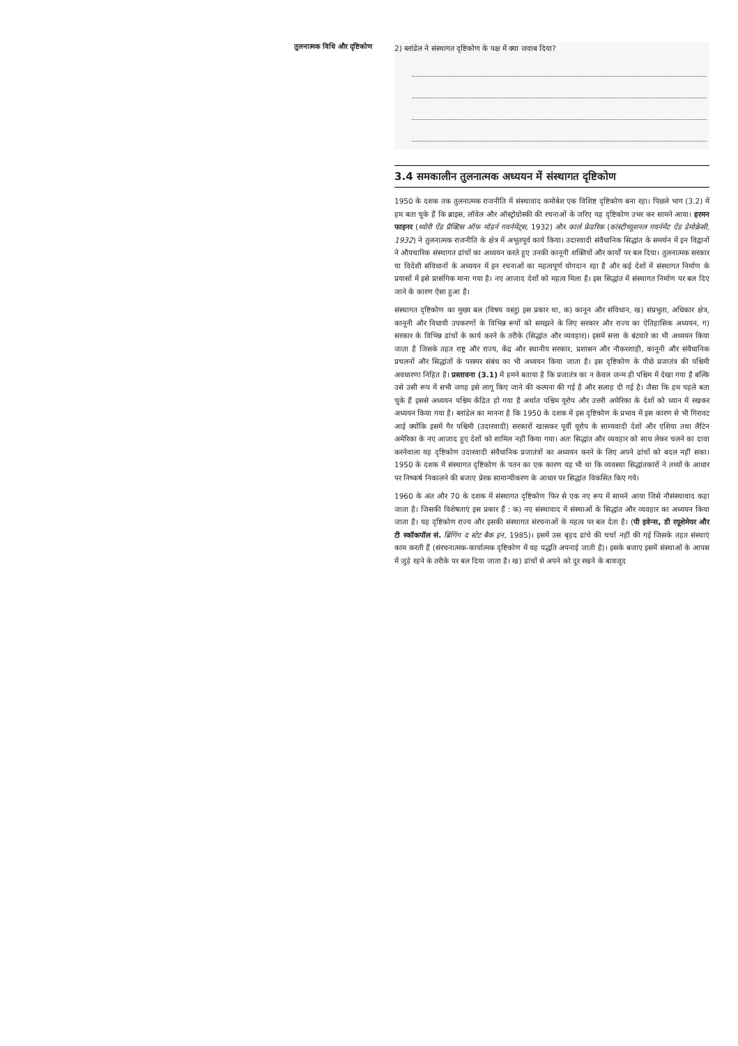तुलनात्मक विधि और दृष्टिकोण
2) ब्लांडेल ने संस्थागत दृष्टिकोण के पक्ष में क्या जवाब दिया?
3.4 समकालीन तुलनात्मक अध्ययन में संस्थागत दृष्टिकोण
1950 के दशक तक तुलनात्मक राजनीति में संस्थावाद कमोबेश एक विशिष्ट दृष्टिकोण बना रहा। पिछले भाग (3.2) में हम बता चुके हैं कि ब्राइस, लॉवेल और ऑस्ट्रोग्रोस्की की रचनाओं के जरिए यह दृष्टिकोण उभर कर सामने आया। हरमन फाइनर (थ्योरी ऐंड प्रैक्टिस ऑफ मॉडर्न गवर्नमेंट्स, 1932) और कार्ल फ्रेडरिक (कांस्टीच्यूशनल गवर्नमेंट ऐंड डेमोक्रेसी, 1932) ने तुलनात्मक राजनीति के क्षेत्र में अभूतपूर्व कार्य किया। उदारवादी संवैधानिक सिद्धांत के समर्थन में इन विद्वानों ने औपचारिक संस्थागत ढांचों का अध्ययन करते हुए उनकी कानूनी शक्तियों और कार्यों पर बल दिया। तुलनात्मक सरकार या विदेशी संविधानों के अध्ययन में इन रचनाओं का महत्वपूर्ण योगदान रहा है और कई देशों में संस्थागत निर्माण के प्रयासों में इसे प्रासंगिक माना गया है। नए आजाद देशों को महत्व मिला है। इस सिद्धांत में संस्थागत निर्माण पर बल दिए जाने के कारण ऐसा हुआ है।
संस्थागत दृष्टिकोण का मुख्य बल (विषय वस्तु) इस प्रकार था, क) कानून और संविधान, ख) संप्रभुता, अधिकार क्षेत्र, कानूनी और विधायी उपकरणों के विभिन्न रूपों को समझने के लिए सरकार और राज्य का ऐतिहासिक अध्ययन, ग) सरकार के विभिन्न ढांचों के कार्य करने के तरीके (सिद्धांत और व्यवहार)। इसमें सत्ता के बंटवारे का भी अध्ययन किया जाता है जिसके तहत राष्ट्र और राज्य, केंद्र और स्थानीय सरकार, प्रशासन और नौकरशाही, कानूनी और संवैधानिक प्रचलनों और सिद्धांतों के परस्पर संबंध का भी अध्ययन किया जाता है। इस दृष्टिकोण के पीछे प्रजातंत्र की पश्चिमी अवधारणा निहित है। प्रस्तावना (3.1) में हमने बताया है कि प्रजातंत्र का न केवल जन्म ही पश्चिम में देखा गया है बल्कि उसे उसी रूप में सभी जगह इसे लागू किए जाने की कल्पना की गई है और सलाह दी गई है। जैसा कि हम पहले बता चुके हैं इससे अध्ययन पश्चिम केंद्रित हो गया है अर्थात पश्चिम यूरोप और उत्तरी अमेरिका के देशों को ध्यान में रखकर अध्ययन किया गया है। ब्लांडेल का मानना है कि 1950 के दशक में इस दृष्टिकोण के प्रभाव में इस कारण से भी गिरावट आई क्योंकि इसमें गैर पश्चिमी (उदारवादी) सरकारों खासकर पूर्वी यूरोप के साम्यवादी देशों और एशिया तथा लैटिन अमेरिका के नए आजाद हुए देशों को शामिल नहीं किया गया। अतः सिद्धांत और व्यवहार को साथ लेकर चलने का दावा करनेवाला यह दृष्टिकोण उदारवादी संवैधानिक प्रजातंत्रों का अध्ययन करने के लिए अपने ढांचों को बदल नहीं सका। 1950 के दशक में संस्थागत दृष्टिकोण के पतन का एक कारण यह भी था कि व्यवस्था सिद्धांतकारों ने तथ्यों के आधार पर निष्कर्ष निकालने की बजाए प्रेरक सामान्यीकरण के आधार पर सिद्धांत विकसित किए गये।
1960 के अंत और 70 के दशक में संस्थागत दृष्टिकोण फिर से एक नए रूप में सामने आया जिसे नौसंस्थावाद कहा जाता है। जिसकी विशेषताएं इस प्रकार हैं : क) नए संस्थावाद में संस्थाओं के सिद्धांत और व्यवहार का अध्ययन किया जाता है। यह दृष्टिकोण राज्य और इसकी संस्थागत संरचनाओं के महत्व पर बल देता है। (पी इवेन्स, डी रयूशेमेयर और टी स्कॉकपॉल सं. ब्रिंगिंग द स्टेट बैक इन, 1985)। इसमें उस बृहद ढांचे की चर्चा नहीं की गई जिसके तहत संस्थाएं काम करती हैं (संरचनात्मक-कार्यात्मक दृष्टिकोण में यह पद्धति अपनाई जाती है)। इसके बजाए इसमें संस्थाओं के आपस में जुड़े रहने के तरीके पर बल दिया जाता है। ख) ढांचों से अपने को दूर रखने के बावजूद